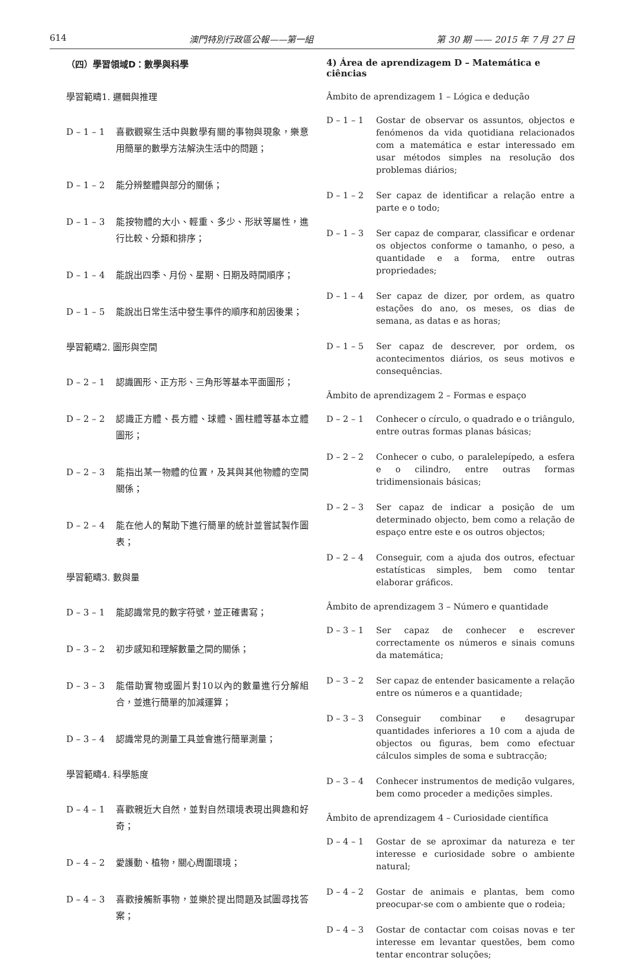614 澳門特別行政區公報——第一組 第 30 期 —— 2015 年 7 月 27 日
（四）學習領域D：數學與科學
學習範疇1. 邏輯與推理
D – 1 – 1 喜歡觀察生活中與數學有關的事物與現象，樂意用簡單的數學方法解決生活中的問題；
D – 1 – 2 能分辨整體與部分的關係；
D – 1 – 3 能按物體的大小、輕重、多少、形狀等屬性，進行比較、分類和排序；
D – 1 – 4 能說出四季、月份、星期、日期及時間順序；
D – 1 – 5 能說出日常生活中發生事件的順序和前因後果；
學習範疇2. 圖形與空間
D – 2 – 1 認識圓形、正方形、三角形等基本平面圖形；
D – 2 – 2 認識正方體、長方體、球體、圓柱體等基本立體圖形；
D – 2 – 3 能指出某一物體的位置，及其與其他物體的空間關係；
D – 2 – 4 能在他人的幫助下進行簡單的統計並嘗試製作圖表；
學習範疇3. 數與量
D – 3 – 1 能認識常見的數字符號，並正確書寫；
D – 3 – 2 初步感知和理解數量之間的關係；
D – 3 – 3 能借助實物或圖片對10以內的數量進行分解組合，並進行簡單的加減運算；
D – 3 – 4 認識常見的測量工具並會進行簡單測量；
學習範疇4. 科學態度
D – 4 – 1 喜歡親近大自然，並對自然環境表現出興趣和好奇；
D – 4 – 2 愛護動、植物，關心周圍環境；
D – 4 – 3 喜歡接觸新事物，並樂於提出問題及試圖尋找答案；
4) Área de aprendizagem D – Matemática e ciências
Âmbito de aprendizagem 1 – Lógica e dedução
D – 1 – 1 Gostar de observar os assuntos, objectos e fenómenos da vida quotidiana relacionados com a matemática e estar interessado em usar métodos simples na resolução dos problemas diários;
D – 1 – 2 Ser capaz de identificar a relação entre a parte e o todo;
D – 1 – 3 Ser capaz de comparar, classificar e ordenar os objectos conforme o tamanho, o peso, a quantidade e a forma, entre outras propriedades;
D – 1 – 4 Ser capaz de dizer, por ordem, as quatro estações do ano, os meses, os dias de semana, as datas e as horas;
D – 1 – 5 Ser capaz de descrever, por ordem, os acontecimentos diários, os seus motivos e consequências.
Âmbito de aprendizagem 2 – Formas e espaço
D – 2 – 1 Conhecer o círculo, o quadrado e o triângulo, entre outras formas planas básicas;
D – 2 – 2 Conhecer o cubo, o paralelepípedo, a esfera e o cilindro, entre outras formas tridimensionais básicas;
D – 2 – 3 Ser capaz de indicar a posição de um determinado objecto, bem como a relação de espaço entre este e os outros objectos;
D – 2 – 4 Conseguir, com a ajuda dos outros, efectuar estatísticas simples, bem como tentar elaborar gráficos.
Âmbito de aprendizagem 3 – Número e quantidade
D – 3 – 1 Ser capaz de conhecer e escrever correctamente os números e sinais comuns da matemática;
D – 3 – 2 Ser capaz de entender basicamente a relação entre os números e a quantidade;
D – 3 – 3 Conseguir combinar e desagrupar quantidades inferiores a 10 com a ajuda de objectos ou figuras, bem como efectuar cálculos simples de soma e subtracção;
D – 3 – 4 Conhecer instrumentos de medição vulgares, bem como proceder a medições simples.
Âmbito de aprendizagem 4 – Curiosidade científica
D – 4 – 1 Gostar de se aproximar da natureza e ter interesse e curiosidade sobre o ambiente natural;
D – 4 – 2 Gostar de animais e plantas, bem como preocupar-se com o ambiente que o rodeia;
D – 4 – 3 Gostar de contactar com coisas novas e ter interesse em levantar questões, bem como tentar encontrar soluções;